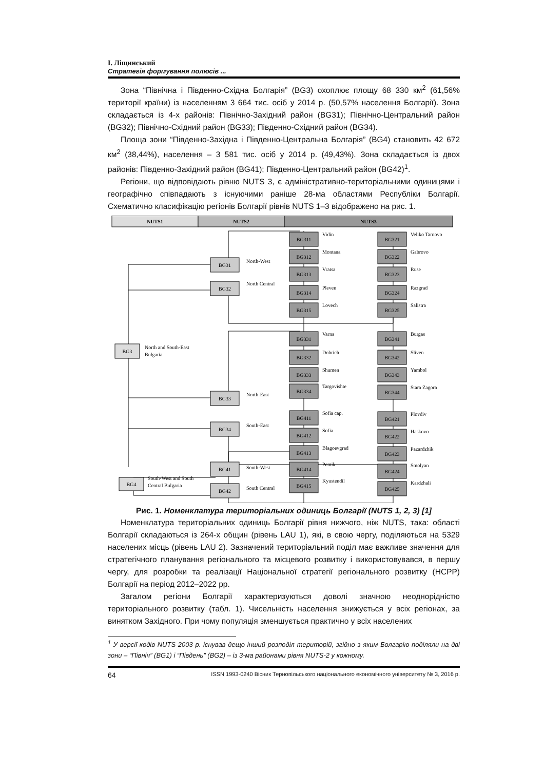І. Ліщинський
Стратегія формування полюсів ...
Зона “Північна і Південно-Східна Болгарія” (BG3) охоплює площу 68 330 км<sup>2</sup> (61,56% території країни) із населенням 3 664 тис. осіб у 2014 р. (50,57% населення Болгарії). Зона складається із 4-х районів: Північно-Західний район (BG31); Північно-Центральний район (BG32); Північно-Східний район (BG33); Південно-Східний район (BG34).
Площа зони “Південно-Західна і Південно-Центральна Болгарія” (BG4) становить 42 672 км<sup>2</sup> (38,44%), населення – 3 581 тис. осіб у 2014 р. (49,43%). Зона складається із двох районів: Південно-Західний район (BG41); Південно-Центральний район (BG42)<sup>1</sup>.
Регіони, що відповідають рівню NUTS 3, є адміністративно-територіальними одиницями і географічно співпадають з існуючими раніше 28-ма областями Республіки Болгарії. Схематично класифікацію регіонів Болгарії рівнів NUTS 1–3 відображено на рис. 1.
NUTS1
NUTS2
NUTS3
BG3
BG4
North and South-East
Bulgaria
South-West and South
Central Bulgaria
BG31
North-West
BG32
North Central
BG33
North-East
BG34
South-East
BG41
South-West
BG42
South Central
BG311
BG312
BG313
BG314
BG315
BG331
BG332
BG333
BG334
BG411
BG412
BG413
BG414
BG415
BG321
BG322
BG323
BG324
BG325
BG341
BG342
BG343
BG344
BG421
BG422
BG423
BG424
BG425
Vidin
Montana
Vratsa
Pleven
Lovech
Varna
Dobrich
Shumen
Targovishte
Sofia cap.
Sofia
Blagoevgrad
Pemik
Kyustendil
Veliko Tarnovo
Gabrovo
Ruse
Razgrad
Salistra
Burgas
Sliven
Yambol
Stara Zagora
Plovdiv
Haskovo
Pazardzhik
Smolyan
Kardzhali
Рис. 1. Номенклатура територіальних одиниць Болгарії (NUTS 1, 2, 3) [1]
Номенклатура територіальних одиниць Болгарії рівня нижчого, ніж NUTS, така: області Болгарії складаються із 264-х общин (рівень LAU 1), які, в свою чергу, поділяються на 5329 населених місць (рівень LAU 2). Зазначений територіальний поділ має важливе значення для стратегічного планування регіонального та місцевого розвитку і використовувався, в першу чергу, для розробки та реалізації Національної стратегії регіонального розвитку (НСРР) Болгарії на період 2012–2022 рр.
Загалом регіони Болгарії характеризуються доволі значною неоднорідністю територіального розвитку (табл. 1). Чисельність населення знижується у всіх регіонах, за винятком Західного. При чому популяція зменшується практично у всіх населених
<sup>1</sup> У версії кодів NUTS 2003 р. існував дещо інший розподіл територій, згідно з яким Болгарію поділяли на дві зони – “Північ” (BG1) і “Південь” (BG2) – із 3-ма районами рівня NUTS-2 у кожному.
64 ISSN 1993-0240 Вісник Тернопільського національного економічного університету № 3, 2016 р.